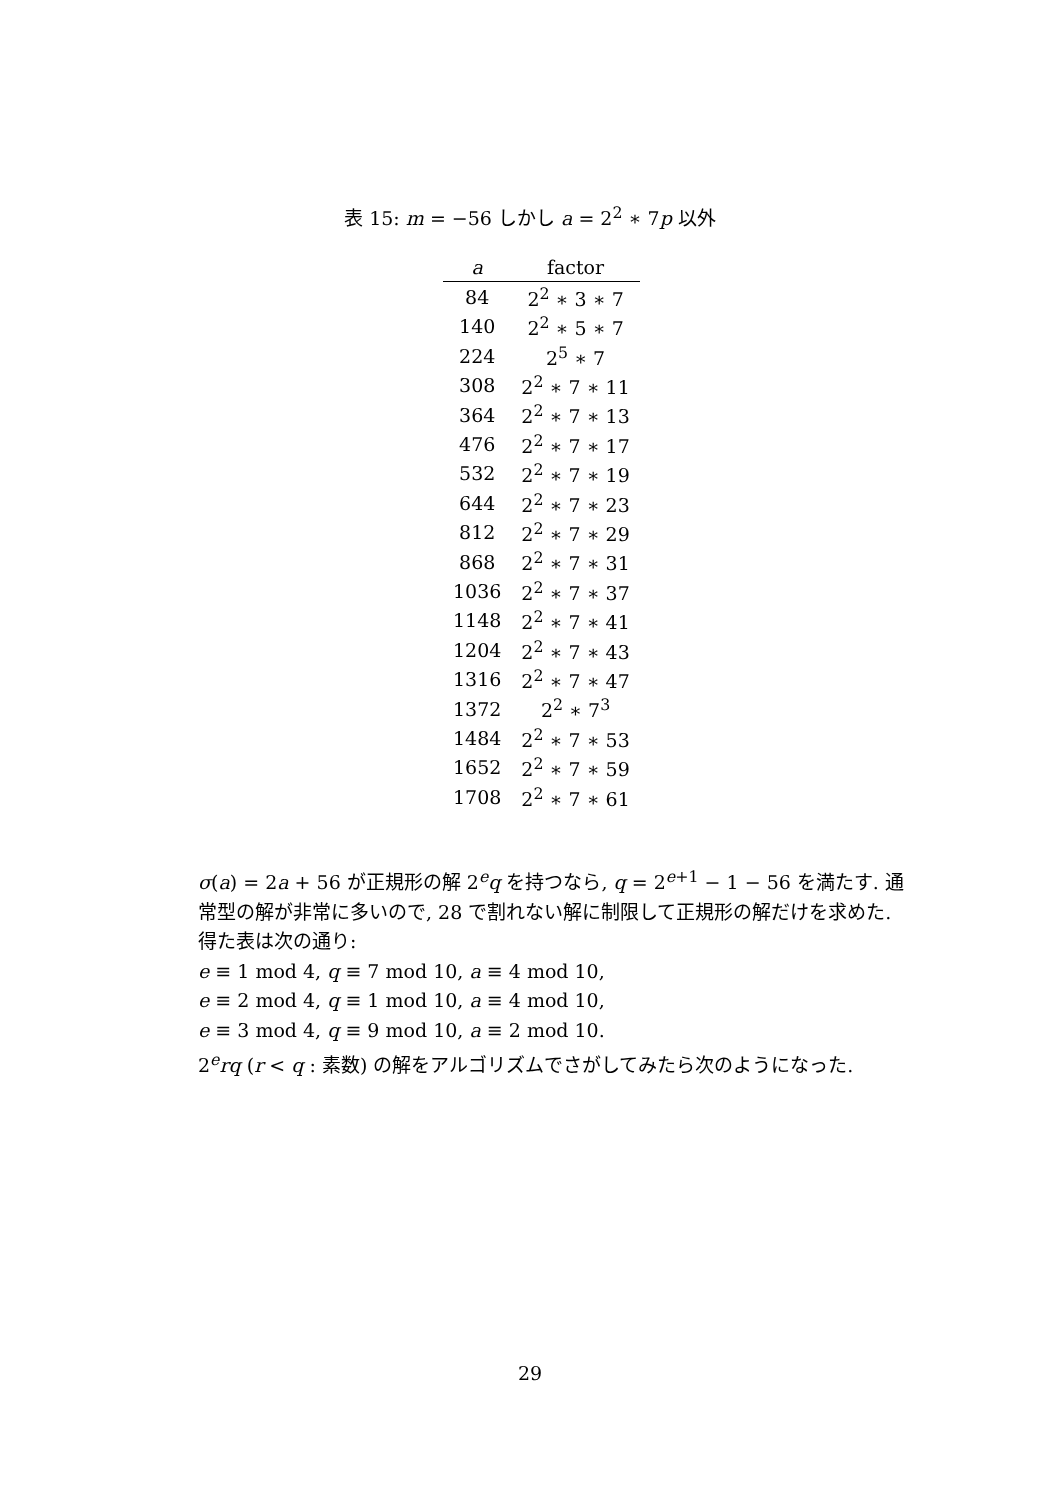表 15: m = −56 しかし a = 2<sup>2</sup> ∗ 7p 以外
| a | factor |
| --- | --- |
| 84 | 2<sup>2</sup> ∗ 3 ∗ 7 |
| 140 | 2<sup>2</sup> ∗ 5 ∗ 7 |
| 224 | 2<sup>5</sup> ∗ 7 |
| 308 | 2<sup>2</sup> ∗ 7 ∗ 11 |
| 364 | 2<sup>2</sup> ∗ 7 ∗ 13 |
| 476 | 2<sup>2</sup> ∗ 7 ∗ 17 |
| 532 | 2<sup>2</sup> ∗ 7 ∗ 19 |
| 644 | 2<sup>2</sup> ∗ 7 ∗ 23 |
| 812 | 2<sup>2</sup> ∗ 7 ∗ 29 |
| 868 | 2<sup>2</sup> ∗ 7 ∗ 31 |
| 1036 | 2<sup>2</sup> ∗ 7 ∗ 37 |
| 1148 | 2<sup>2</sup> ∗ 7 ∗ 41 |
| 1204 | 2<sup>2</sup> ∗ 7 ∗ 43 |
| 1316 | 2<sup>2</sup> ∗ 7 ∗ 47 |
| 1372 | 2<sup>2</sup> ∗ 7<sup>3</sup> |
| 1484 | 2<sup>2</sup> ∗ 7 ∗ 53 |
| 1652 | 2<sup>2</sup> ∗ 7 ∗ 59 |
| 1708 | 2<sup>2</sup> ∗ 7 ∗ 61 |
σ(a) = 2a + 56 が正規形の解 2<sup>e</sup>q を持つなら, q = 2<sup>e+1</sup> − 1 − 56 を満たす. 通常型の解が非常に多いので, 28 で割れない解に制限して正規形の解だけを求めた. 得た表は次の通り:
e ≡ 1 mod 4, q ≡ 7 mod 10, a ≡ 4 mod 10,
e ≡ 2 mod 4, q ≡ 1 mod 10, a ≡ 4 mod 10,
e ≡ 3 mod 4, q ≡ 9 mod 10, a ≡ 2 mod 10.
2<sup>e</sup>rq (r < q : 素数) の解をアルゴリズムでさがしてみたら次のようになった.
29